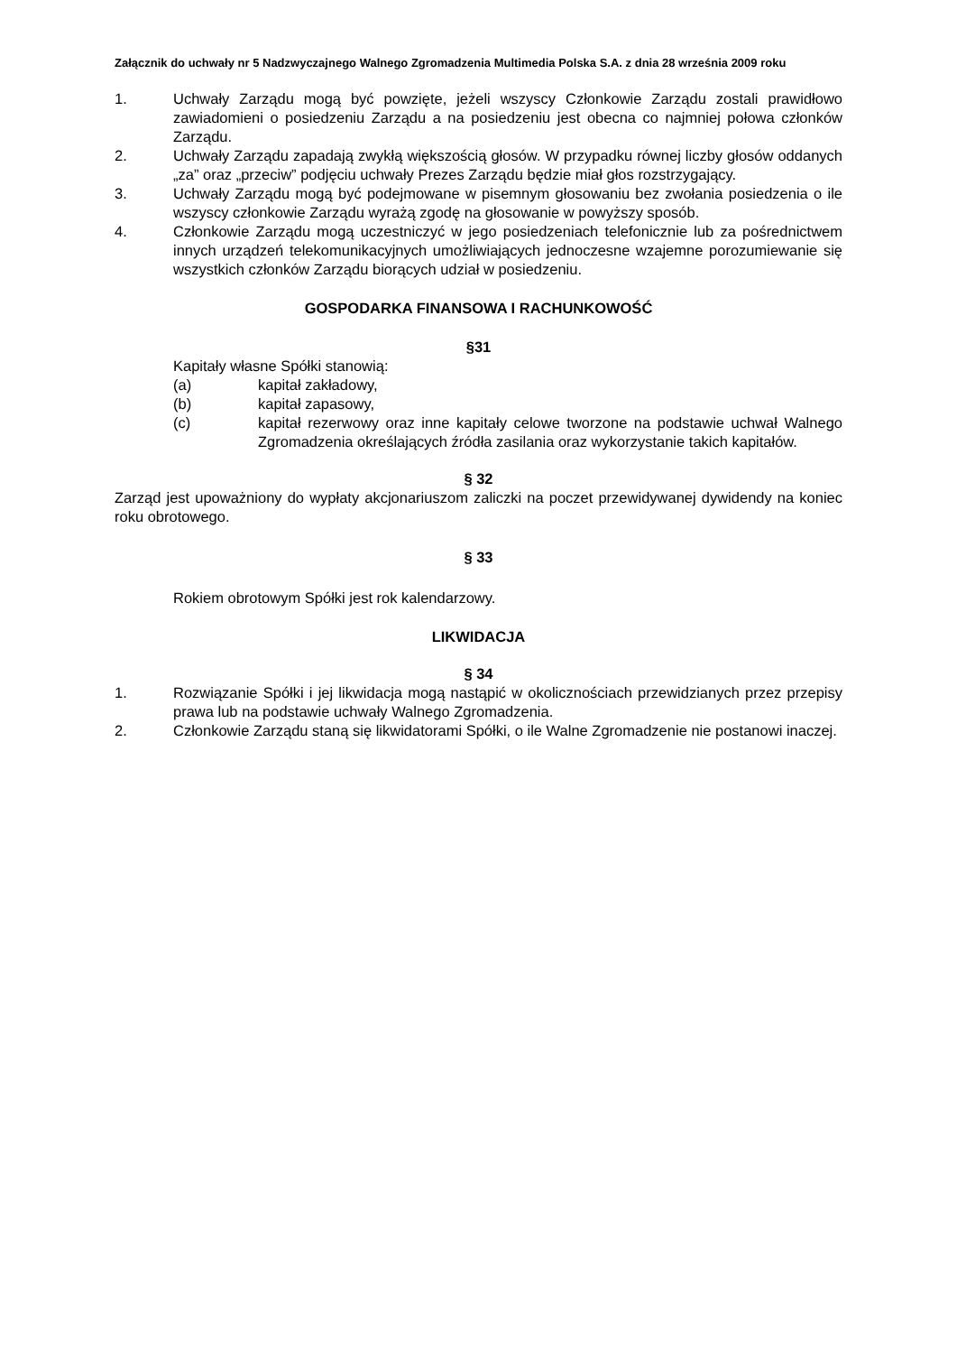Załącznik do uchwały nr 5 Nadzwyczajnego Walnego Zgromadzenia Multimedia Polska S.A. z dnia 28 września 2009 roku
1. Uchwały Zarządu mogą być powzięte, jeżeli wszyscy Członkowie Zarządu zostali prawidłowo zawiadomieni o posiedzeniu Zarządu a na posiedzeniu jest obecna co najmniej połowa członków Zarządu.
2. Uchwały Zarządu zapadają zwykłą większością głosów. W przypadku równej liczby głosów oddanych „za” oraz „przeciw” podjęciu uchwały Prezes Zarządu będzie miał głos rozstrzygający.
3. Uchwały Zarządu mogą być podejmowane w pisemnym głosowaniu bez zwołania posiedzenia o ile wszyscy członkowie Zarządu wyrażą zgodę na głosowanie w powyższy sposób.
4. Członkowie Zarządu mogą uczestniczyć w jego posiedzeniach telefonicznie lub za pośrednictwem innych urządzeń telekomunikacyjnych umożliwiających jednoczesne wzajemne porozumiewanie się wszystkich członków Zarządu biorących udział w posiedzeniu.
GOSPODARKA FINANSOWA I RACHUNKOWOŚĆ
§31
Kapitały własne Spółki stanowią:
(a) kapitał zakładowy,
(b) kapitał zapasowy,
(c) kapitał rezerwowy oraz inne kapitały celowe tworzone na podstawie uchwał Walnego Zgromadzenia określających źródła zasilania oraz wykorzystanie takich kapitałów.
§ 32
Zarząd jest upoważniony do wypłaty akcjonariuszom zaliczki na poczet przewidywanej dywidendy na koniec roku obrotowego.
§ 33
Rokiem obrotowym Spółki jest rok kalendarzowy.
LIKWIDACJA
§ 34
1. Rozwiązanie Spółki i jej likwidacja mogą nastąpić w okolicznościach przewidzianych przez przepisy prawa lub na podstawie uchwały Walnego Zgromadzenia.
2. Członkowie Zarządu staną się likwidatorami Spółki, o ile Walne Zgromadzenie nie postanowi inaczej.